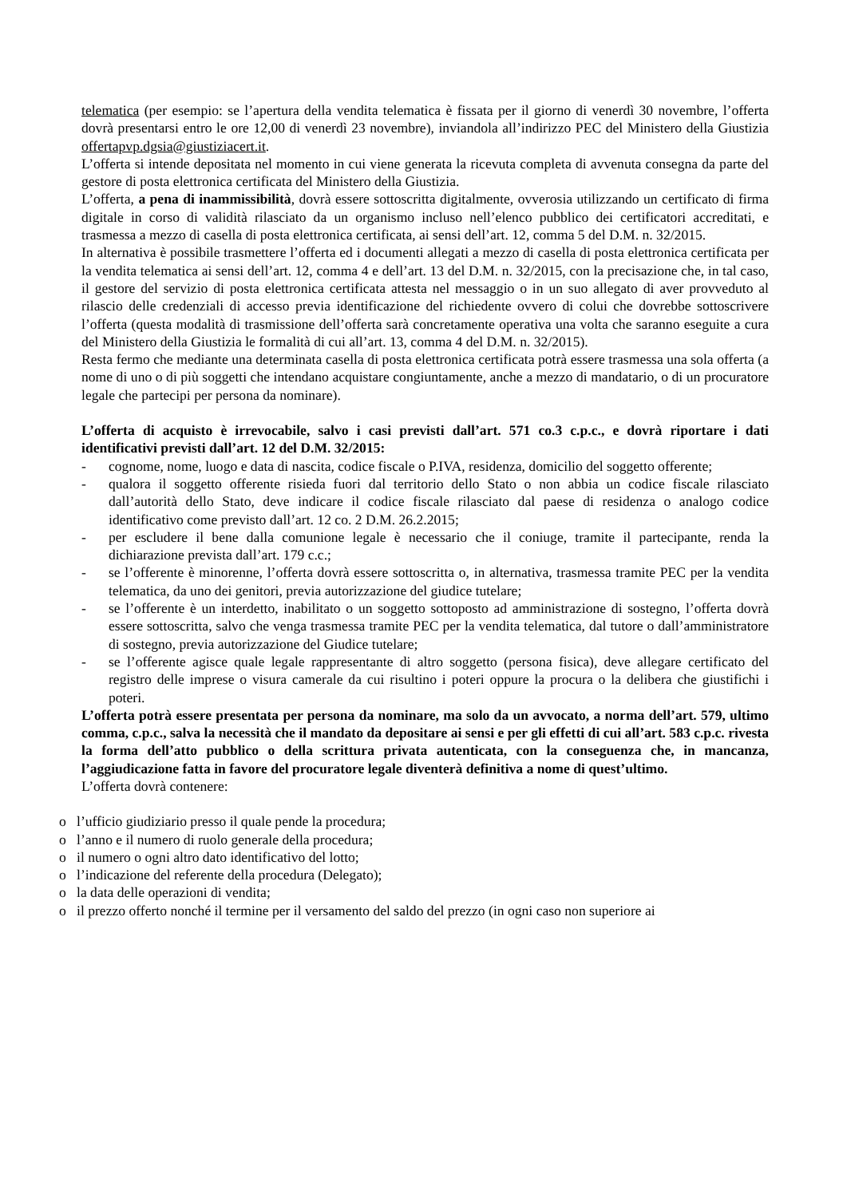telematica (per esempio: se l’apertura della vendita telematica è fissata per il giorno di venerdì 30 novembre, l’offerta dovrà presentarsi entro le ore 12,00 di venerdì 23 novembre), inviandola all’indirizzo PEC del Ministero della Giustizia offertapvp.dgsia@giustiziacert.it.
L’offerta si intende depositata nel momento in cui viene generata la ricevuta completa di avvenuta consegna da parte del gestore di posta elettronica certificata del Ministero della Giustizia.
L’offerta, a pena di inammissibilità, dovrà essere sottoscritta digitalmente, ovverosia utilizzando un certificato di firma digitale in corso di validità rilasciato da un organismo incluso nell’elenco pubblico dei certificatori accreditati, e trasmessa a mezzo di casella di posta elettronica certificata, ai sensi dell’art. 12, comma 5 del D.M. n. 32/2015.
In alternativa è possibile trasmettere l’offerta ed i documenti allegati a mezzo di casella di posta elettronica certificata per la vendita telematica ai sensi dell’art. 12, comma 4 e dell’art. 13 del D.M. n. 32/2015, con la precisazione che, in tal caso, il gestore del servizio di posta elettronica certificata attesta nel messaggio o in un suo allegato di aver provveduto al rilascio delle credenziali di accesso previa identificazione del richiedente ovvero di colui che dovrebbe sottoscrivere l’offerta (questa modalità di trasmissione dell’offerta sarà concretamente operativa una volta che saranno eseguite a cura del Ministero della Giustizia le formalità di cui all’art. 13, comma 4 del D.M. n. 32/2015).
Resta fermo che mediante una determinata casella di posta elettronica certificata potrà essere trasmessa una sola offerta (a nome di uno o di più soggetti che intendano acquistare congiuntamente, anche a mezzo di mandatario, o di un procuratore legale che partecipi per persona da nominare).
L’offerta di acquisto è irrevocabile, salvo i casi previsti dall’art. 571 co.3 c.p.c., e dovrà riportare i dati identificativi previsti dall’art. 12 del D.M. 32/2015:
- cognome, nome, luogo e data di nascita, codice fiscale o P.IVA, residenza, domicilio del soggetto offerente;
- qualora il soggetto offerente risieda fuori dal territorio dello Stato o non abbia un codice fiscale rilasciato dall’autorità dello Stato, deve indicare il codice fiscale rilasciato dal paese di residenza o analogo codice identificativo come previsto dall’art. 12 co. 2 D.M. 26.2.2015;
- per escludere il bene dalla comunione legale è necessario che il coniuge, tramite il partecipante, renda la dichiarazione prevista dall’art. 179 c.c.;
- se l’offerente è minorenne, l’offerta dovrà essere sottoscritta o, in alternativa, trasmessa tramite PEC per la vendita telematica, da uno dei genitori, previa autorizzazione del giudice tutelare;
- se l’offerente è un interdetto, inabilitato o un soggetto sottoposto ad amministrazione di sostegno, l’offerta dovrà essere sottoscritta, salvo che venga trasmessa tramite PEC per la vendita telematica, dal tutore o dall’amministratore di sostegno, previa autorizzazione del Giudice tutelare;
- se l’offerente agisce quale legale rappresentante di altro soggetto (persona fisica), deve allegare certificato del registro delle imprese o visura camerale da cui risultino i poteri oppure la procura o la delibera che giustifichi i poteri.
L’offerta potrà essere presentata per persona da nominare, ma solo da un avvocato, a norma dell’art. 579, ultimo comma, c.p.c., salva la necessità che il mandato da depositare ai sensi e per gli effetti di cui all’art. 583 c.p.c. rivesta la forma dell’atto pubblico o della scrittura privata autenticata, con la conseguenza che, in mancanza, l’aggiudicazione fatta in favore del procuratore legale diventerà definitiva a nome di quest’ultimo.
L’offerta dovrà contenere:
o l’ufficio giudiziario presso il quale pende la procedura;
o l’anno e il numero di ruolo generale della procedura;
o il numero o ogni altro dato identificativo del lotto;
o l’indicazione del referente della procedura (Delegato);
o la data delle operazioni di vendita;
o il prezzo offerto nonché il termine per il versamento del saldo del prezzo (in ogni caso non superiore ai